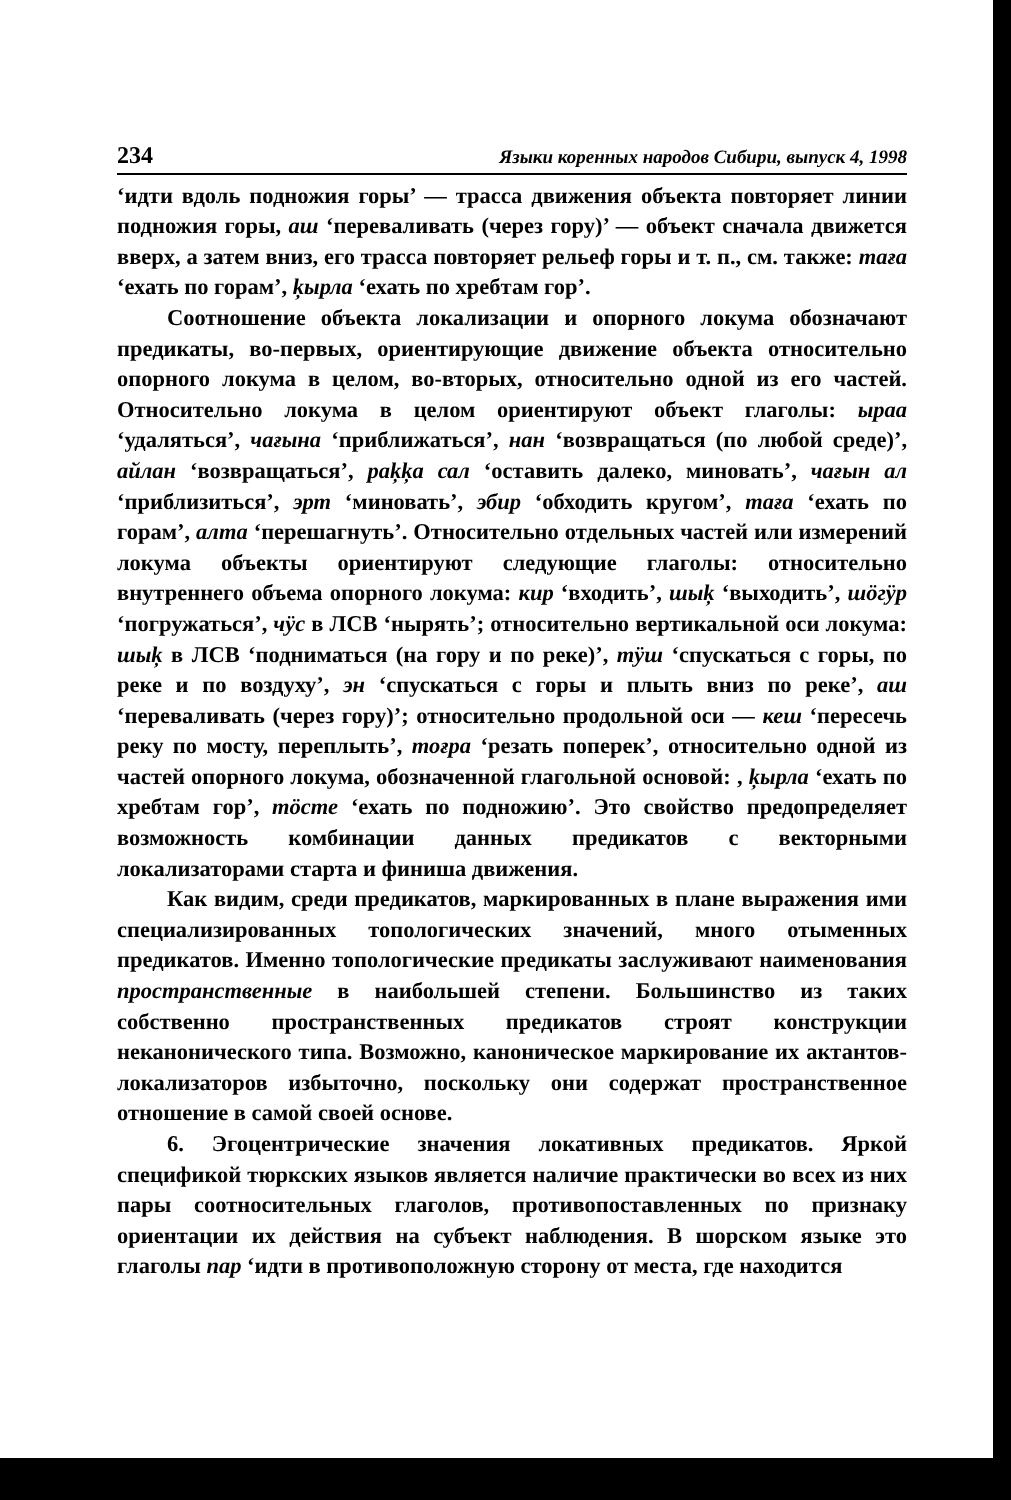234 Языки коренных народов Сибири, выпуск 4, 1998
‘идти вдоль подножия горы’ — трасса движения объекта повторяет линии подножия горы, аш ‘переваливать (через гору)’ — объект сначала движется вверх, а затем вниз, его трасса повторяет рельеф горы и т. п., см. также: таға ‘ехать по горам’, ķырла ‘ехать по хребтам гор’.
Соотношение объекта локализации и опорного локума обозначают предикаты, во-первых, ориентирующие движение объекта относительно опорного локума в целом, во-вторых, относительно одной из его частей. Относительно локума в целом ориентируют объект глаголы: ыраа ‘удаляться’, чағына ‘приближаться’, нан ‘возвращаться (по любой среде)’, айлан ‘возвращаться’, paķķa сал ‘оставить далеко, миновать’, чағын ал ‘приблизиться’, эрт ‘миновать’, эбир ‘обходить кругом’, таға ‘ехать по горам’, алта ‘перешагнуть’. Относительно отдельных частей или измерений локума объекты ориентируют следующие глаголы: относительно внутреннего объема опорного локума: кир ‘входить’, шыķ ‘выходить’, шöгӱр ‘погружаться’, чӱс в ЛСВ ‘нырять’; относительно вертикальной оси локума: шыķ в ЛСВ ‘подниматься (на гору и по реке)’, тӱш ‘спускаться с горы, по реке и по воздуху’, эн ‘спускаться с горы и плыть вниз по реке’, аш ‘переваливать (через гору)’; относительно продольной оси — кеш ‘пересечь реку по мосту, переплыть’, тоғра ‘резать поперек’, относительно одной из частей опорного локума, обозначенной глагольной основой: , ķырла ‘ехать по хребтам гор’, тöсте ‘ехать по подножию’. Это свойство предопределяет возможность комбинации данных предикатов с векторными локализаторами старта и финиша движения.
Как видим, среди предикатов, маркированных в плане выражения ими специализированных топологических значений, много отыменных предикатов. Именно топологические предикаты заслуживают наименования пространственные в наибольшей степени. Большинство из таких собственно пространственных предикатов строят конструкции неканонического типа. Возможно, каноническое маркирование их актантов-локализаторов избыточно, поскольку они содержат пространственное отношение в самой своей основе.
6. Эгоцентрические значения локативных предикатов. Яркой спецификой тюркских языков является наличие практически во всех из них пары соотносительных глаголов, противопоставленных по признаку ориентации их действия на субъект наблюдения. В шорском языке это глаголы пар ‘идти в противоположную сторону от места, где находится